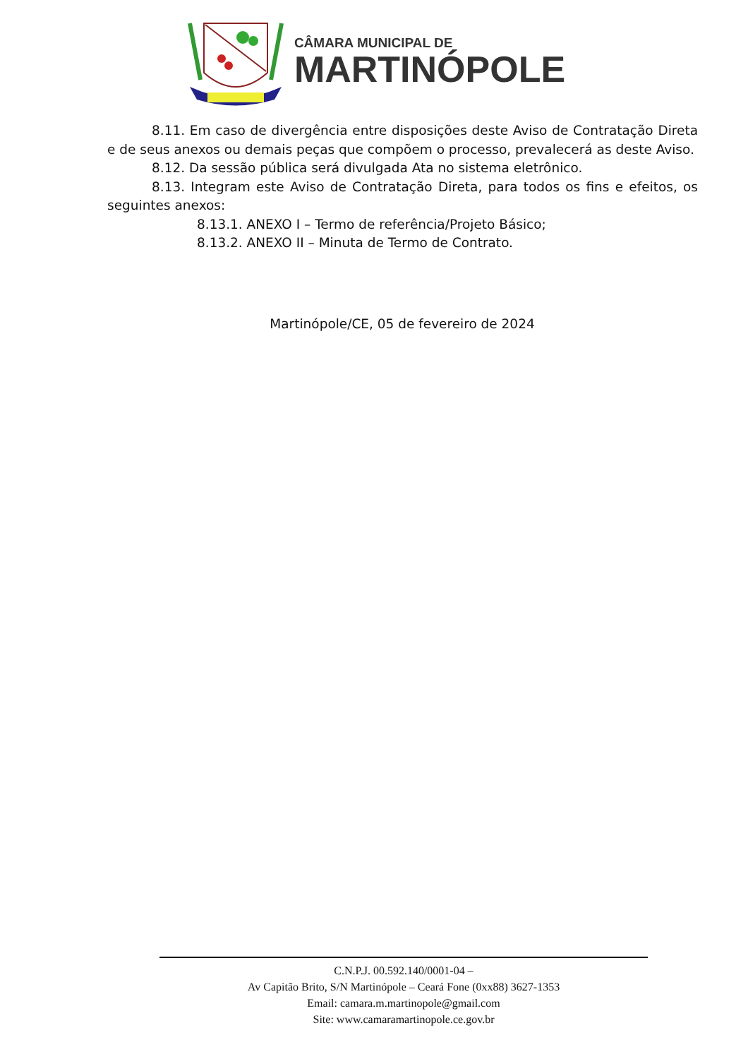CÂMARA MUNICIPAL DE
MARTINÓPOLE
8.11. Em caso de divergência entre disposições deste Aviso de Contratação Direta e de seus anexos ou demais peças que compõem o processo, prevalecerá as deste Aviso.
8.12. Da sessão pública será divulgada Ata no sistema eletrônico.
8.13. Integram este Aviso de Contratação Direta, para todos os fins e efeitos, os seguintes anexos:
8.13.1. ANEXO I – Termo de referência/Projeto Básico;
8.13.2. ANEXO II – Minuta de Termo de Contrato.
Martinópole/CE, 05 de fevereiro de 2024
C.N.P.J. 00.592.140/0001-04 –
Av Capitão Brito, S/N Martinópole – Ceará Fone (0xx88) 3627-1353
Email: camara.m.martinopole@gmail.com
Site: www.camaramartinopole.ce.gov.br